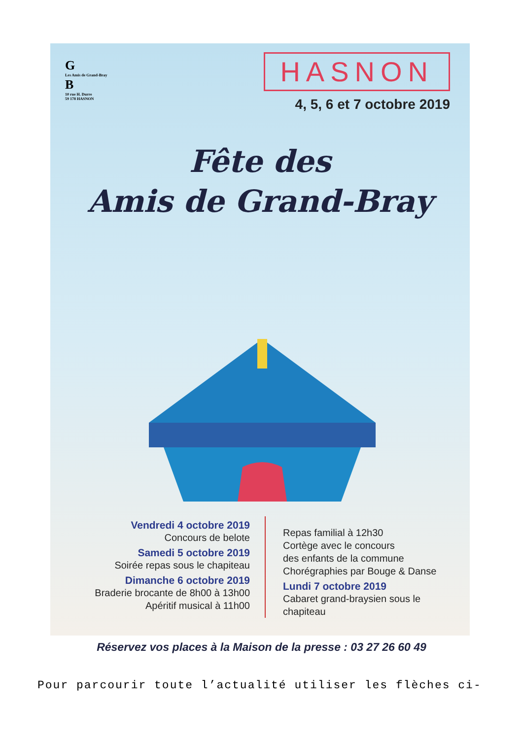G
Les Amis de Grand-Bray
B
10 rue H. Durre
59 178 HASNON
HASNON
4, 5, 6 et 7 octobre 2019
Fête des
Amis de Grand-Bray
Vendredi 4 octobre 2019
Concours de belote
Samedi 5 octobre 2019
Soirée repas sous le chapiteau
Dimanche 6 octobre 2019
Braderie brocante de 8h00 à 13h00
Apéritif musical à 11h00
Repas familial à 12h30
Cortège avec le concours
des enfants de la commune
Chorégraphies par Bouge & Danse
Lundi 7 octobre 2019
Cabaret grand-braysien sous le
chapiteau
Réservez vos places à la Maison de la presse : 03 27 26 60 49
Pour parcourir toute l’actualité utiliser les flèches ci-